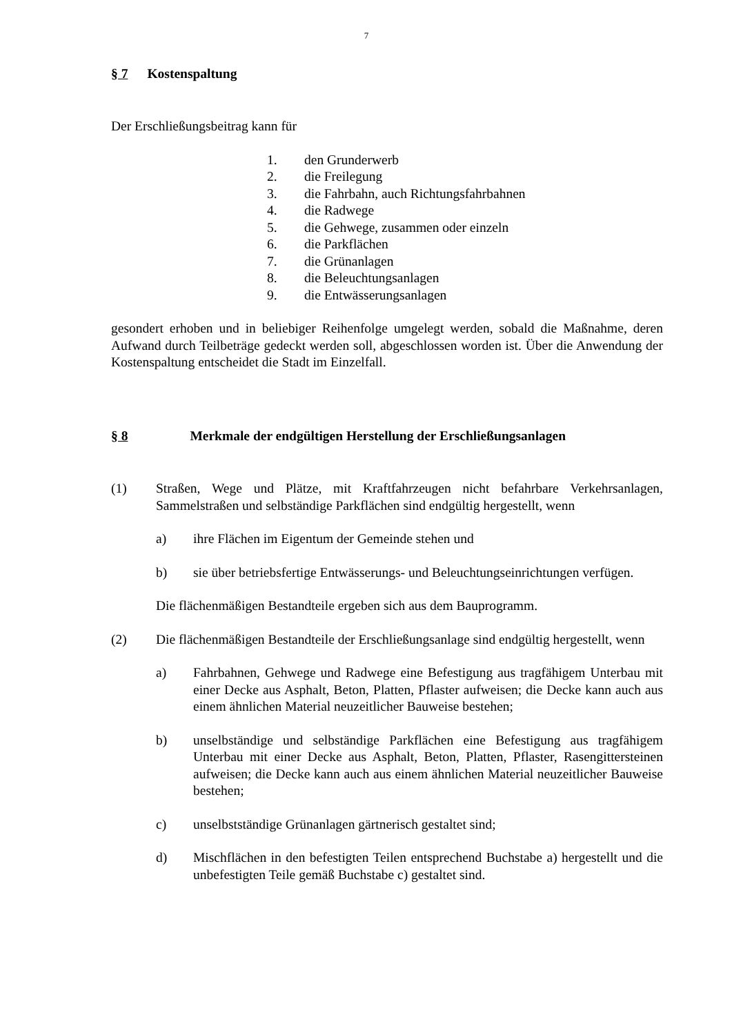7
§ 7 Kostenspaltung
Der Erschließungsbeitrag kann für
1. den Grunderwerb
2. die Freilegung
3. die Fahrbahn, auch Richtungsfahrbahnen
4. die Radwege
5. die Gehwege, zusammen oder einzeln
6. die Parkflächen
7. die Grünanlagen
8. die Beleuchtungsanlagen
9. die Entwässerungsanlagen
gesondert erhoben und in beliebiger Reihenfolge umgelegt werden, sobald die Maßnahme, deren Aufwand durch Teilbeträge gedeckt werden soll, abgeschlossen worden ist. Über die Anwendung der Kostenspaltung entscheidet die Stadt im Einzelfall.
§ 8 Merkmale der endgültigen Herstellung der Erschließungsanlagen
(1) Straßen, Wege und Plätze, mit Kraftfahrzeugen nicht befahrbare Verkehrsanlagen, Sammelstraßen und selbständige Parkflächen sind endgültig hergestellt, wenn
a) ihre Flächen im Eigentum der Gemeinde stehen und
b) sie über betriebsfertige Entwässerungs- und Beleuchtungseinrichtungen verfügen.
Die flächenmäßigen Bestandteile ergeben sich aus dem Bauprogramm.
(2) Die flächenmäßigen Bestandteile der Erschließungsanlage sind endgültig hergestellt, wenn
a) Fahrbahnen, Gehwege und Radwege eine Befestigung aus tragfähigem Unterbau mit einer Decke aus Asphalt, Beton, Platten, Pflaster aufweisen; die Decke kann auch aus einem ähnlichen Material neuzeitlicher Bauweise bestehen;
b) unselbständige und selbständige Parkflächen eine Befestigung aus tragfähigem Unterbau mit einer Decke aus Asphalt, Beton, Platten, Pflaster, Rasengittersteinen aufweisen; die Decke kann auch aus einem ähnlichen Material neuzeitlicher Bauweise bestehen;
c) unselbstständige Grünanlagen gärtnerisch gestaltet sind;
d) Mischflächen in den befestigten Teilen entsprechend Buchstabe a) hergestellt und die unbefestigten Teile gemäß Buchstabe c) gestaltet sind.